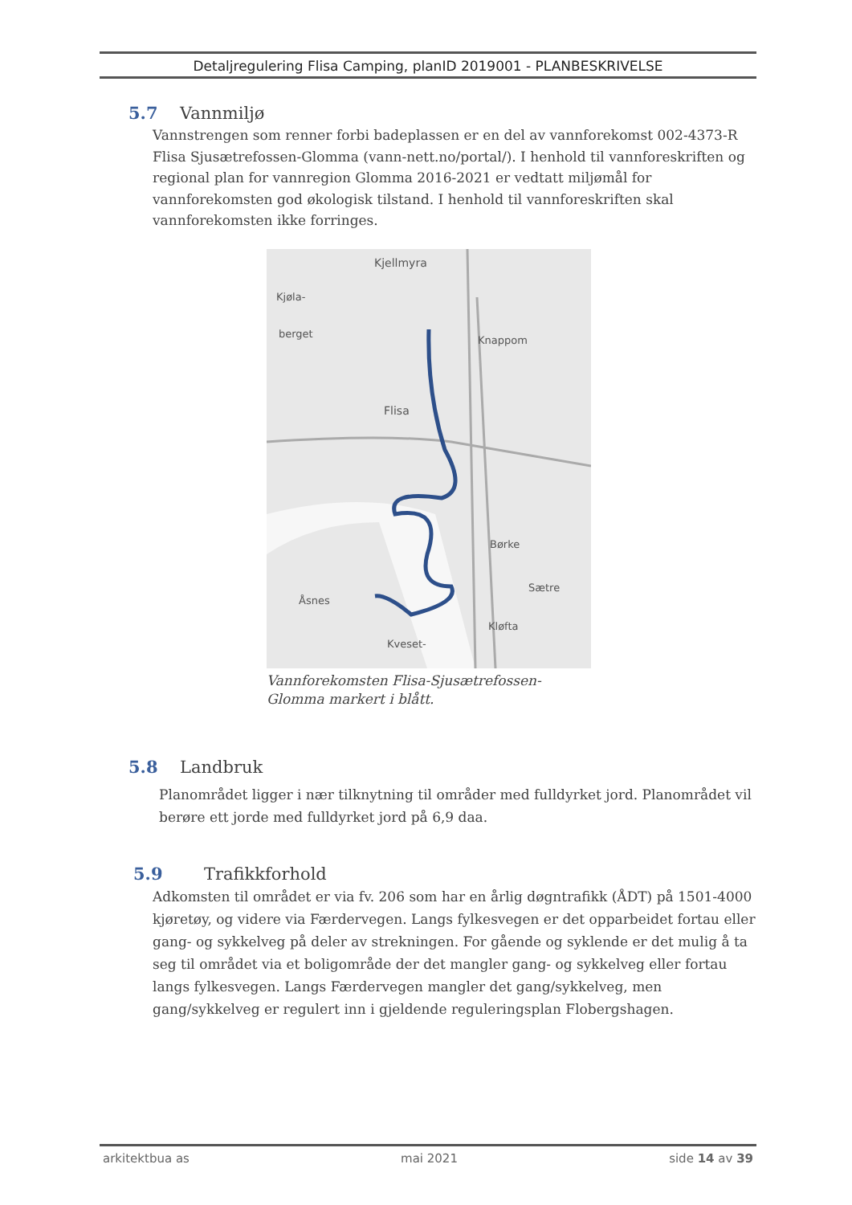Detaljregulering Flisa Camping, planID 2019001 - PLANBESKRIVELSE
5.7 Vannmiljø
Vannstrengen som renner forbi badeplassen er en del av vannforekomst 002-4373-R Flisa Sjusætrefossen-Glomma (vann-nett.no/portal/). I henhold til vannforeskriften og regional plan for vannregion Glomma 2016-2021 er vedtatt miljømål for vannforekomsten god økologisk tilstand. I henhold til vannforeskriften skal vannforekomsten ikke forringes.
Kjellmyra
Kjøla-
berget
Knappom
Flisa
Børke
Sætre
Åsnes
Kløfta
Kveset-
Vannforekomsten Flisa-Sjusætrefossen-Glomma markert i blått.
5.8 Landbruk
Planområdet ligger i nær tilknytning til områder med fulldyrket jord. Planområdet vil berøre ett jorde med fulldyrket jord på 6,9 daa.
5.9 Trafikkforhold
Adkomsten til området er via fv. 206 som har en årlig døgntrafikk (ÅDT) på 1501-4000 kjøretøy, og videre via Færdervegen. Langs fylkesvegen er det opparbeidet fortau eller gang- og sykkelveg på deler av strekningen. For gående og syklende er det mulig å ta seg til området via et boligområde der det mangler gang- og sykkelveg eller fortau langs fylkesvegen. Langs Færdervegen mangler det gang/sykkelveg, men gang/sykkelveg er regulert inn i gjeldende reguleringsplan Flobergshagen.
arkitektbua as mai 2021 side 14 av 39